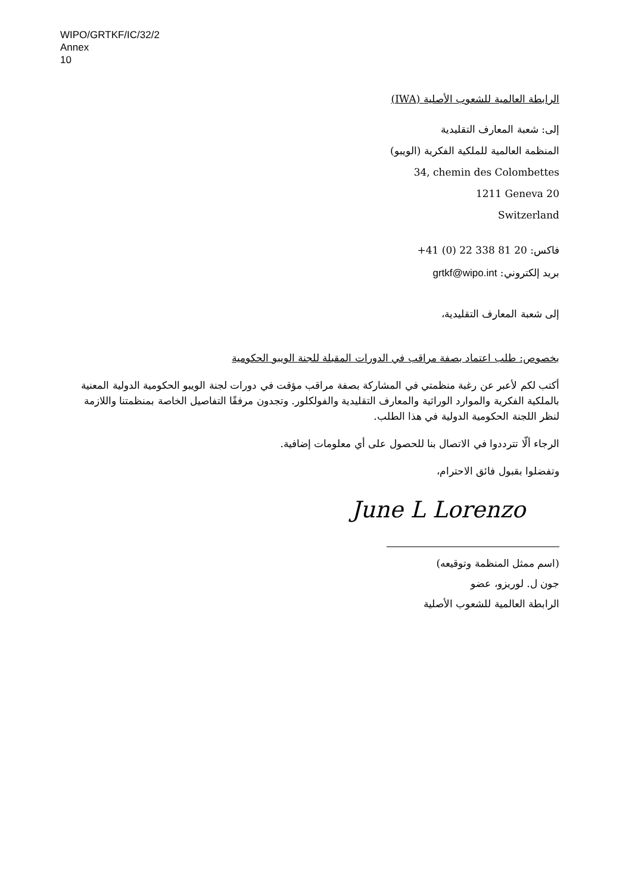WIPO/GRTKF/IC/32/2
Annex
10
الرابطة العالمية للشعوب الأصلية (IWA)
إلى: شعبة المعارف التقليدية
المنظمة العالمية للملكية الفكرية (الويبو)
34, chemin des Colombettes
1211 Geneva 20
Switzerland
فاكس: +41 (0) 22 338 81 20
بريد إلكتروني: grtkf@wipo.int
إلى شعبة المعارف التقليدية،
بخصوص: طلب اعتماد بصفة مراقب في الدورات المقبلة للجنة الويبو الحكومية
أكتب لكم لأعبر عن رغبة منظمتي في المشاركة بصفة مراقب مؤقت في دورات لجنة الويبو الحكومية الدولية المعنية بالملكية الفكرية والموارد الوراثية والمعارف التقليدية والفولكلور. وتجدون مرفقًا التفاصيل الخاصة بمنظمتنا واللازمة لنظر اللجنة الحكومية الدولية في هذا الطلب.
الرجاء ألّا تترددوا في الاتصال بنا للحصول على أي معلومات إضافية.
وتفضلوا بقبول فائق الاحترام،
June L Lorenzo
(اسم ممثل المنظمة وتوقيعه)
جون ل. لوريزو، عضو
الرابطة العالمية للشعوب الأصلية